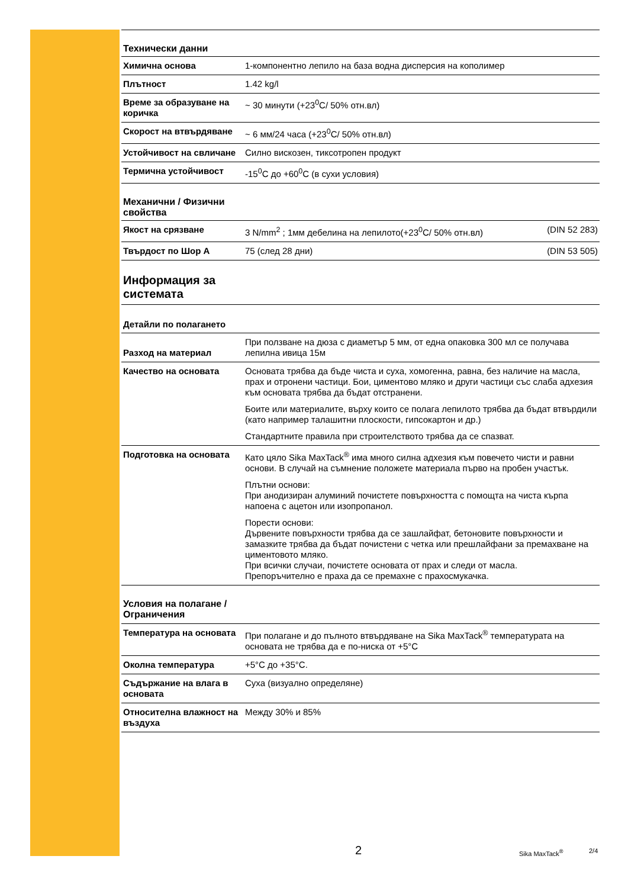Технически данни
| Химична основа | 1-компонентно лепило на база водна дисперсия на кополимер |
| Плътност | 1.42 kg/l |
| Време за образуване на коричка | ~ 30 минути (+23<sup>0</sup>C/ 50% отн.вл) |
| Скорост на втвърдяване | ~ 6 мм/24 часа (+23<sup>0</sup>C/ 50% отн.вл) |
| Устойчивост на свличане | Силно вискозен, тиксотропен продукт |
| Термична устойчивост | -15<sup>0</sup>C до +60<sup>0</sup>C (в сухи условия) |
Механични / Физични свойства
| Якост на срязване | 3 N/mm<sup>2</sup> ; 1мм дебелина на лепилото(+23<sup>0</sup>C/ 50% отн.вл) | (DIN 52 283) |
| Твърдост по Шор A | 75 (след 28 дни) | (DIN 53 505) |
Информация за системата
Детайли по полагането
| Разход на материал | При ползване на дюза с диаметър 5 мм, от една опаковка 300 мл се получава лепилна ивица 15м |
| Качество на основата | Основата трябва да бъде чиста и суха, хомогенна, равна, без наличие на масла, прах и отронени частици. Бои, циментово мляко и други частици със слаба адхезия към основата трябва да бъдат отстранени. Боите или материалите, върху които се полага лепилото трябва да бъдат втвърдили (като например талашитни плоскости, гипсокартон и др.) Стандартните правила при строителството трябва да се спазват. |
| Подготовка на основата | Като цяло Sika MaxTack<sup>®</sup> има много силна адхезия към повечето чисти и равни основи. В случай на съмнение положете материала първо на пробен участък. Плътни основи: При анодизиран алуминий почистете повърхността с помощта на чиста кърпа напоена с ацетон или изопропанол. Порести основи: Дървените повърхности трябва да се зашлайфат, бетоновите повърхности и замазките трябва да бъдат почистени с четка или прешлайфани за премахване на циментовото мляко. При всички случаи, почистете основата от прах и следи от масла. Препоръчително е праха да се премахне с прахосмукачка. |
Условия на полагане / Ограничения
| Температура на основата | При полагане и до пълното втвърдяване на Sika MaxTack<sup>®</sup> температурата на основата не трябва да е по-ниска от +5°C |
| Околна температура | +5°C до +35°C. |
| Съдържание на влага в основата | Суха (визуално определяне) |
| Относителна влажност на въздуха | Между 30% и 85% |
2 Sika MaxTack<sup>®</sup> 2/4